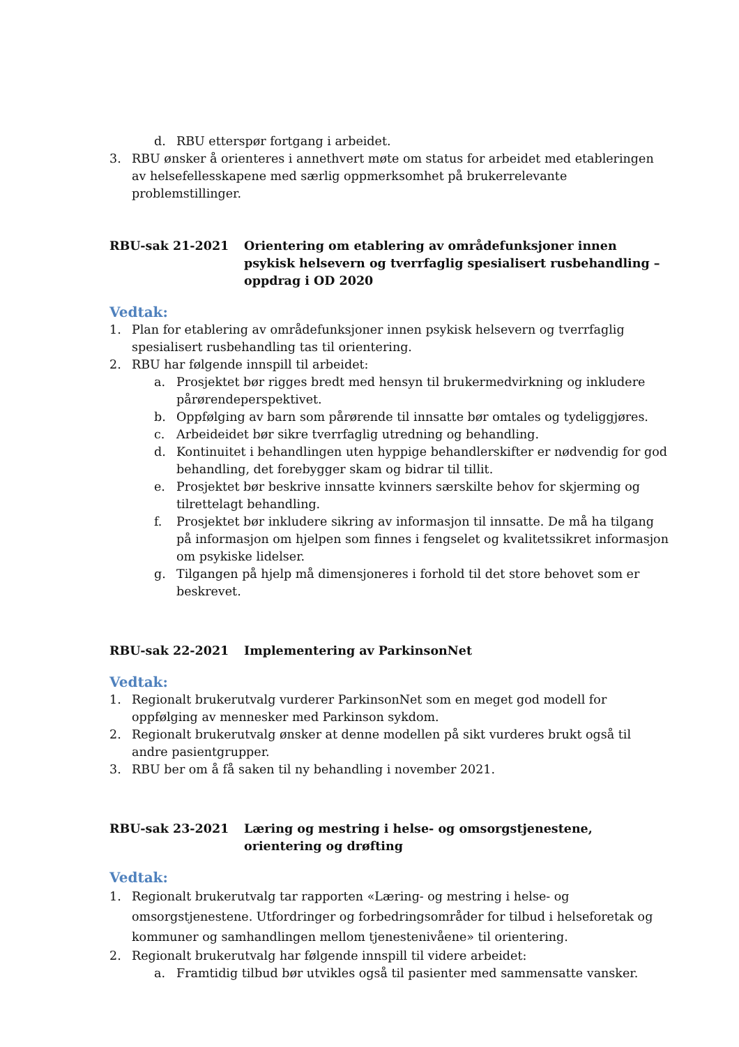d. RBU etterspør fortgang i arbeidet.
3. RBU ønsker å orienteres i annethvert møte om status for arbeidet med etableringen av helsefellesskapene med særlig oppmerksomhet på brukerrelevante problemstillinger.
RBU-sak 21-2021 Orientering om etablering av områdefunksjoner innen psykisk helsevern og tverrfaglig spesialisert rusbehandling – oppdrag i OD 2020
Vedtak:
1. Plan for etablering av områdefunksjoner innen psykisk helsevern og tverrfaglig spesialisert rusbehandling tas til orientering.
2. RBU har følgende innspill til arbeidet:
a. Prosjektet bør rigges bredt med hensyn til brukermedvirkning og inkludere pårørendeperspektivet.
b. Oppfølging av barn som pårørende til innsatte bør omtales og tydeliggjøres.
c. Arbeideidet bør sikre tverrfaglig utredning og behandling.
d. Kontinuitet i behandlingen uten hyppige behandlerskifter er nødvendig for god behandling, det forebygger skam og bidrar til tillit.
e. Prosjektet bør beskrive innsatte kvinners særskilte behov for skjerming og tilrettelagt behandling.
f. Prosjektet bør inkludere sikring av informasjon til innsatte. De må ha tilgang på informasjon om hjelpen som finnes i fengselet og kvalitetssikret informasjon om psykiske lidelser.
g. Tilgangen på hjelp må dimensjoneres i forhold til det store behovet som er beskrevet.
RBU-sak 22-2021 Implementering av ParkinsonNet
Vedtak:
1. Regionalt brukerutvalg vurderer ParkinsonNet som en meget god modell for oppfølging av mennesker med Parkinson sykdom.
2. Regionalt brukerutvalg ønsker at denne modellen på sikt vurderes brukt også til andre pasientgrupper.
3. RBU ber om å få saken til ny behandling i november 2021.
RBU-sak 23-2021 Læring og mestring i helse- og omsorgstjenestene, orientering og drøfting
Vedtak:
1. Regionalt brukerutvalg tar rapporten «Læring- og mestring i helse- og omsorgstjenestene. Utfordringer og forbedringsområder for tilbud i helseforetak og kommuner og samhandlingen mellom tjenestenivåene» til orientering.
2. Regionalt brukerutvalg har følgende innspill til videre arbeidet:
a. Framtidig tilbud bør utvikles også til pasienter med sammensatte vansker.